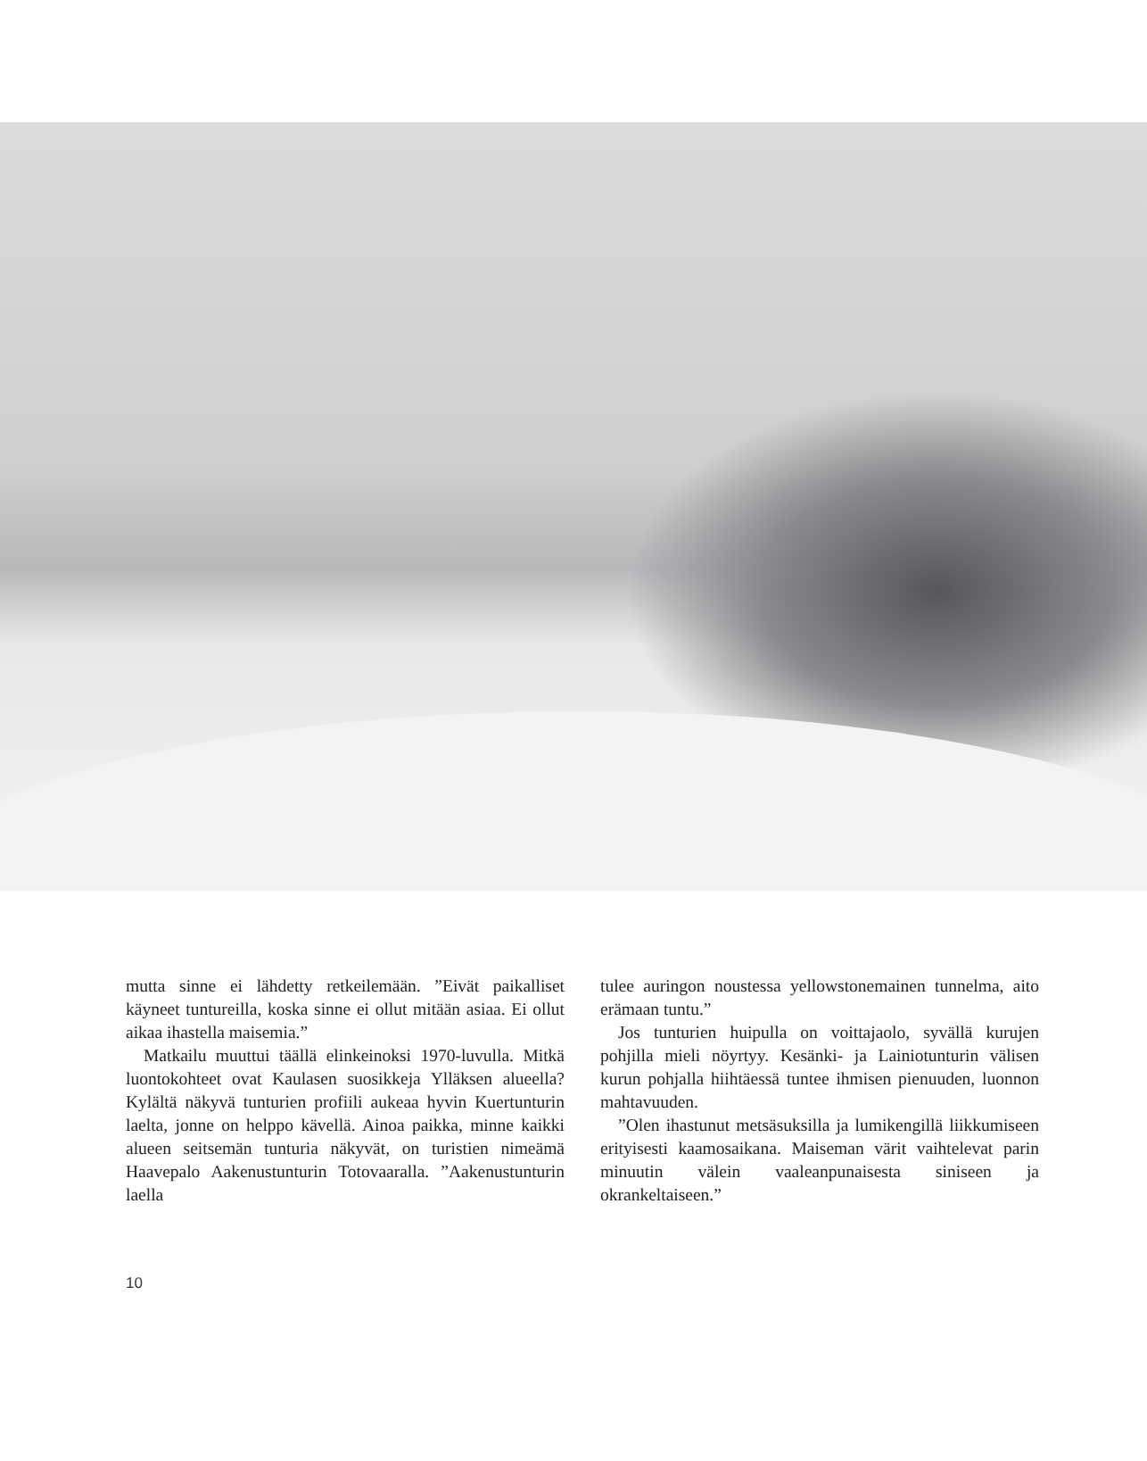mutta sinne ei lähdetty retkeilemään. ”Eivät paikalliset käyneet tuntureilla, koska sinne ei ollut mitään asiaa. Ei ollut aikaa ihastella maisemia.”
Matkailu muuttui täällä elinkeinoksi 1970-luvulla. Mitkä luontokohteet ovat Kaulasen suosikkeja Ylläksen alueella? Kylältä näkyvä tunturien profiili aukeaa hyvin Kuertunturin laelta, jonne on helppo kävellä. Ainoa paikka, minne kaikki alueen seitsemän tunturia näkyvät, on turistien nimeämä Haavepalo Aakenustunturin Totovaaralla. ”Aakenustunturin laella
tulee auringon noustessa yellowstonemainen tunnelma, aito erämaan tuntu.”
Jos tunturien huipulla on voittajaolo, syvällä kurujen pohjilla mieli nöyrtyy. Kesänki- ja Lainiotunturin välisen kurun pohjalla hiihtäessä tuntee ihmisen pienuuden, luonnon mahtavuuden.
”Olen ihastunut metsäsuksilla ja lumikengillä liikkumiseen erityisesti kaamosaikana. Maiseman värit vaihtelevat parin minuutin välein vaaleanpunaisesta siniseen ja okrankeltaiseen.”
10